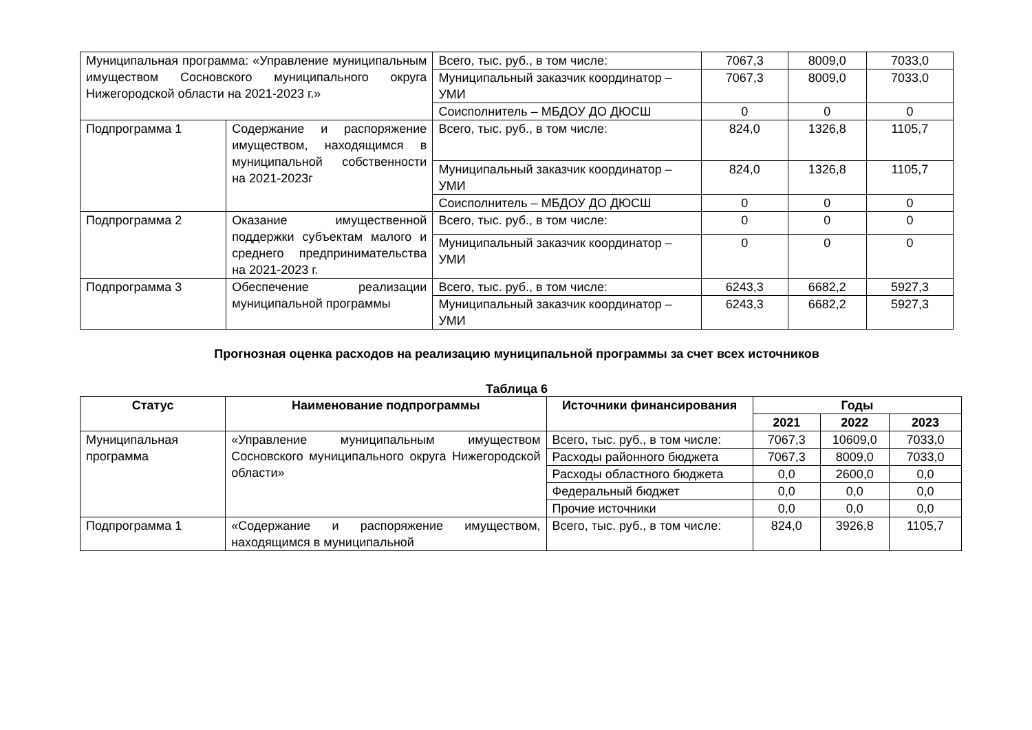| Муниципальная программа: «Управление муниципальным имуществом Сосновского муниципального округа Нижегородской области на 2021-2023 г.» | | Всего, тыс. руб., в том числе: | 7067,3 | 8009,0 | 7033,0 |
| | | Муниципальный заказчик координатор – УМИ | 7067,3 | 8009,0 | 7033,0 |
| | | Соисполнитель – МБДОУ ДО ДЮСШ | 0 | 0 | 0 |
| Подпрограмма 1 | Содержание и распоряжение имуществом, находящимся в муниципальной собственности на 2021-2023г | Всего, тыс. руб., в том числе: | 824,0 | 1326,8 | 1105,7 |
| | | Муниципальный заказчик координатор – УМИ | 824,0 | 1326,8 | 1105,7 |
| | | Соисполнитель – МБДОУ ДО ДЮСШ | 0 | 0 | 0 |
| Подпрограмма 2 | Оказание имущественной поддержки субъектам малого и среднего предпринимательства на 2021-2023 г. | Всего, тыс. руб., в том числе: | 0 | 0 | 0 |
| | | Муниципальный заказчик координатор – УМИ | 0 | 0 | 0 |
| Подпрограмма 3 | Обеспечение реализации муниципальной программы | Всего, тыс. руб., в том числе: | 6243,3 | 6682,2 | 5927,3 |
| | | Муниципальный заказчик координатор – УМИ | 6243,3 | 6682,2 | 5927,3 |
Прогнозная оценка расходов на реализацию муниципальной программы за счет всех источников
Таблица 6
| Статус | Наименование подпрограммы | Источники финансирования | Годы | | |
| --- | --- | --- | --- | --- | --- |
| | | | 2021 | 2022 | 2023 |
| Муниципальная программа | «Управление муниципальным имуществом Сосновского муниципального округа Нижегородской области» | Всего, тыс. руб., в том числе: | 7067,3 | 10609,0 | 7033,0 |
| | | Расходы районного бюджета | 7067,3 | 8009,0 | 7033,0 |
| | | Расходы областного бюджета | 0,0 | 2600,0 | 0,0 |
| | | Федеральный бюджет | 0,0 | 0,0 | 0,0 |
| | | Прочие источники | 0,0 | 0,0 | 0,0 |
| Подпрограмма 1 | «Содержание и распоряжение имуществом, находящимся в муниципальной | Всего, тыс. руб., в том числе: | 824,0 | 3926,8 | 1105,7 |